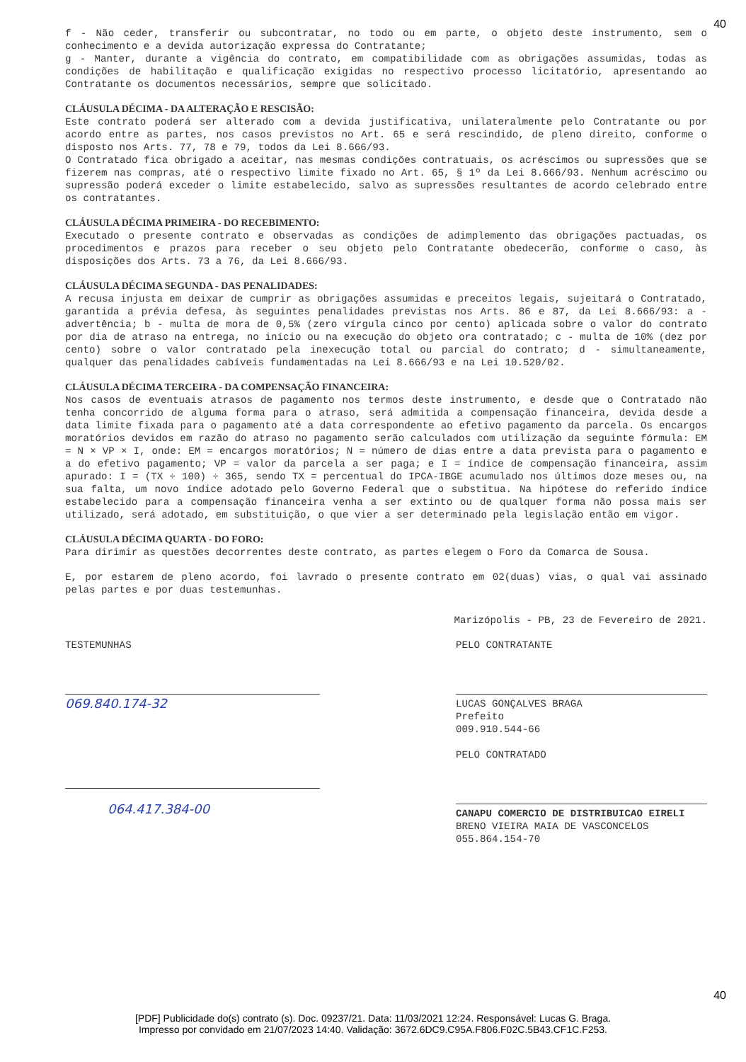40
f - Não ceder, transferir ou subcontratar, no todo ou em parte, o objeto deste instrumento, sem o conhecimento e a devida autorização expressa do Contratante;
g - Manter, durante a vigência do contrato, em compatibilidade com as obrigações assumidas, todas as condições de habilitação e qualificação exigidas no respectivo processo licitatório, apresentando ao Contratante os documentos necessários, sempre que solicitado.
CLÁUSULA DÉCIMA - DA ALTERAÇÃO E RESCISÃO:
Este contrato poderá ser alterado com a devida justificativa, unilateralmente pelo Contratante ou por acordo entre as partes, nos casos previstos no Art. 65 e será rescindido, de pleno direito, conforme o disposto nos Arts. 77, 78 e 79, todos da Lei 8.666/93.
O Contratado fica obrigado a aceitar, nas mesmas condições contratuais, os acréscimos ou supressões que se fizerem nas compras, até o respectivo limite fixado no Art. 65, § 1º da Lei 8.666/93. Nenhum acréscimo ou supressão poderá exceder o limite estabelecido, salvo as supressões resultantes de acordo celebrado entre os contratantes.
CLÁUSULA DÉCIMA PRIMEIRA - DO RECEBIMENTO:
Executado o presente contrato e observadas as condições de adimplemento das obrigações pactuadas, os procedimentos e prazos para receber o seu objeto pelo Contratante obedecerão, conforme o caso, às disposições dos Arts. 73 a 76, da Lei 8.666/93.
CLÁUSULA DÉCIMA SEGUNDA - DAS PENALIDADES:
A recusa injusta em deixar de cumprir as obrigações assumidas e preceitos legais, sujeitará o Contratado, garantida a prévia defesa, às seguintes penalidades previstas nos Arts. 86 e 87, da Lei 8.666/93: a - advertência; b - multa de mora de 0,5% (zero vírgula cinco por cento) aplicada sobre o valor do contrato por dia de atraso na entrega, no início ou na execução do objeto ora contratado; c - multa de 10% (dez por cento) sobre o valor contratado pela inexecução total ou parcial do contrato; d - simultaneamente, qualquer das penalidades cabíveis fundamentadas na Lei 8.666/93 e na Lei 10.520/02.
CLÁUSULA DÉCIMA TERCEIRA - DA COMPENSAÇÃO FINANCEIRA:
Nos casos de eventuais atrasos de pagamento nos termos deste instrumento, e desde que o Contratado não tenha concorrido de alguma forma para o atraso, será admitida a compensação financeira, devida desde a data limite fixada para o pagamento até a data correspondente ao efetivo pagamento da parcela. Os encargos moratórios devidos em razão do atraso no pagamento serão calculados com utilização da seguinte fórmula: EM = N × VP × I, onde: EM = encargos moratórios; N = número de dias entre a data prevista para o pagamento e a do efetivo pagamento; VP = valor da parcela a ser paga; e I = índice de compensação financeira, assim apurado: I = (TX ÷ 100) ÷ 365, sendo TX = percentual do IPCA-IBGE acumulado nos últimos doze meses ou, na sua falta, um novo índice adotado pelo Governo Federal que o substitua. Na hipótese do referido índice estabelecido para a compensação financeira venha a ser extinto ou de qualquer forma não possa mais ser utilizado, será adotado, em substituição, o que vier a ser determinado pela legislação então em vigor.
CLÁUSULA DÉCIMA QUARTA - DO FORO:
Para dirimir as questões decorrentes deste contrato, as partes elegem o Foro da Comarca de Sousa.
E, por estarem de pleno acordo, foi lavrado o presente contrato em 02(duas) vias, o qual vai assinado pelas partes e por duas testemunhas.
Marizópolis - PB, 23 de Fevereiro de 2021.
TESTEMUNHAS
069.840.174-32
064.417.384-00
PELO CONTRATANTE
LUCAS GONÇALVES BRAGA
Prefeito
009.910.544-66
PELO CONTRATADO
CANAPU COMERCIO DE DISTRIBUICAO EIRELI
BRENO VIEIRA MAIA DE VASCONCELOS
055.864.154-70
40
[PDF] Publicidade do(s) contrato (s). Doc. 09237/21. Data: 11/03/2021 12:24. Responsável: Lucas G. Braga.
Impresso por convidado em 21/07/2023 14:40. Validação: 3672.6DC9.C95A.F806.F02C.5B43.CF1C.F253.